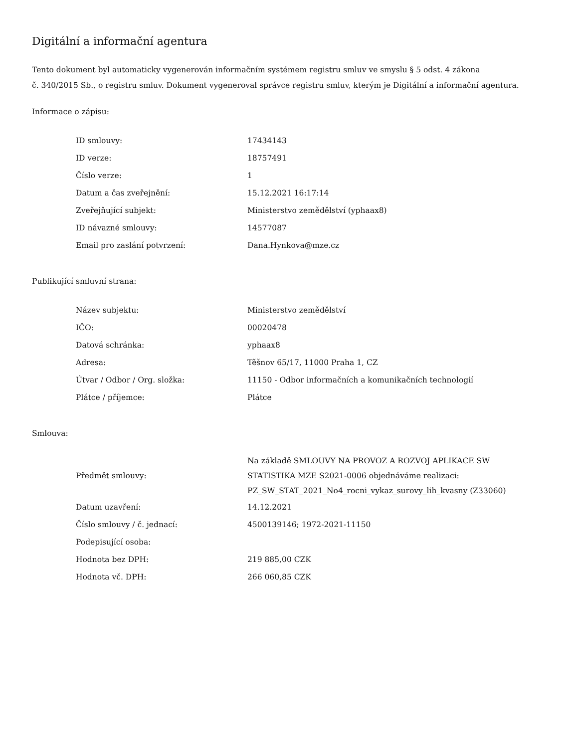Digitální a informační agentura
Tento dokument byl automaticky vygenerován informačním systémem registru smluv ve smyslu § 5 odst. 4 zákona
č. 340/2015 Sb., o registru smluv. Dokument vygeneroval správce registru smluv, kterým je Digitální a informační agentura.
Informace o zápisu:
| ID smlouvy: | 17434143 |
| ID verze: | 18757491 |
| Číslo verze: | 1 |
| Datum a čas zveřejnění: | 15.12.2021 16:17:14 |
| Zveřejňující subjekt: | Ministerstvo zemědělství (yphaax8) |
| ID návazné smlouvy: | 14577087 |
| Email pro zaslání potvrzení: | Dana.Hynkova@mze.cz |
Publikující smluvní strana:
| Název subjektu: | Ministerstvo zemědělství |
| IČO: | 00020478 |
| Datová schránka: | yphaax8 |
| Adresa: | Těšnov 65/17, 11000 Praha 1, CZ |
| Útvar / Odbor / Org. složka: | 11150 - Odbor informačních a komunikačních technologií |
| Plátce / příjemce: | Plátce |
Smlouva:
| Předmět smlouvy: | Na základě SMLOUVY NA PROVOZ A ROZVOJ APLIKACE SW STATISTIKA MZE S2021-0006 objednáváme realizaci: PZ_SW_STAT_2021_No4_rocni_vykaz_surovy_lih_kvasny (Z33060) |
| Datum uzavření: | 14.12.2021 |
| Číslo smlouvy / č. jednací: | 4500139146; 1972-2021-11150 |
| Podepisující osoba: | |
| Hodnota bez DPH: | 219 885,00 CZK |
| Hodnota vč. DPH: | 266 060,85 CZK |